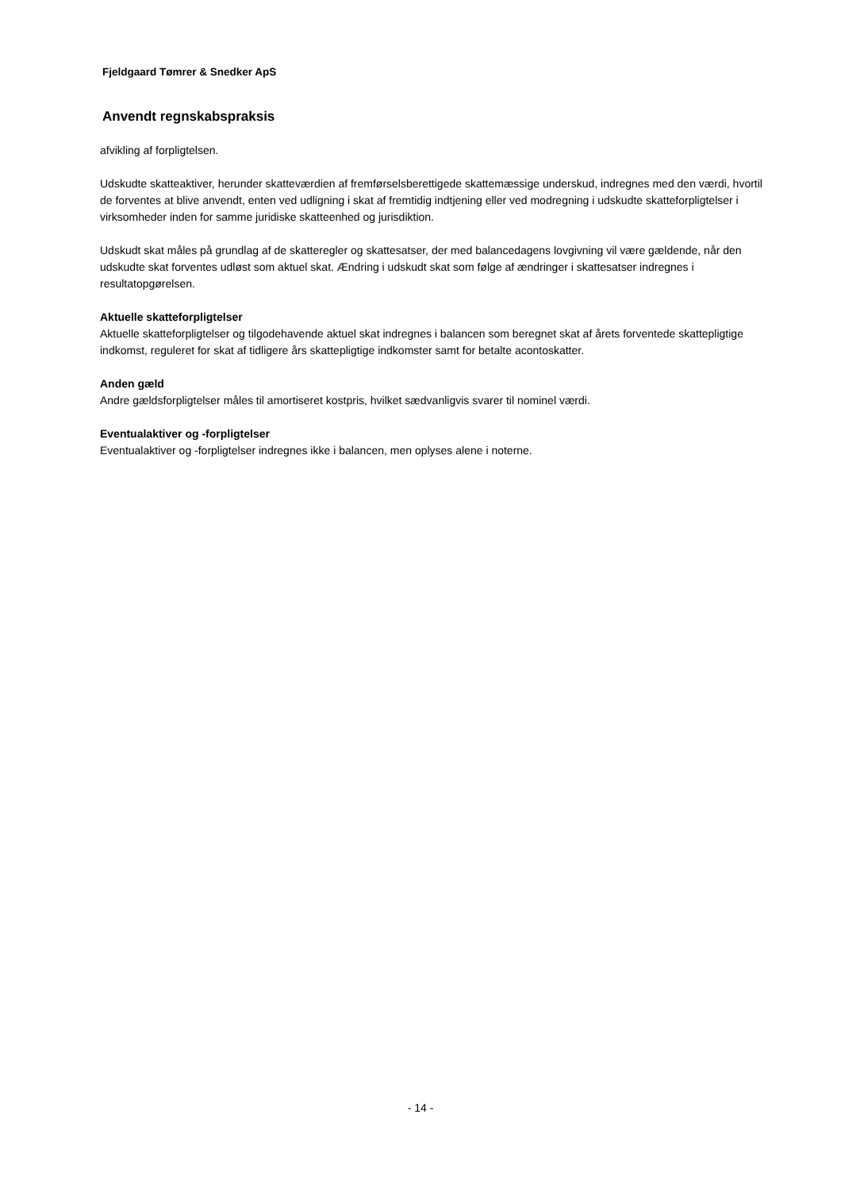Fjeldgaard Tømrer & Snedker ApS
Anvendt regnskabspraksis
afvikling af forpligtelsen.
Udskudte skatteaktiver, herunder skatteværdien af fremførselsberettigede skattemæssige underskud, indregnes med den værdi, hvortil de forventes at blive anvendt, enten ved udligning i skat af fremtidig indtjening eller ved modregning i udskudte skatteforpligtelser i virksomheder inden for samme juridiske skatteenhed og jurisdiktion.
Udskudt skat måles på grundlag af de skatteregler og skattesatser, der med balancedagens lovgivning vil være gældende, når den udskudte skat forventes udløst som aktuel skat. Ændring i udskudt skat som følge af ændringer i skattesatser indregnes i resultatopgørelsen.
Aktuelle skatteforpligtelser
Aktuelle skatteforpligtelser og tilgodehavende aktuel skat indregnes i balancen som beregnet skat af årets forventede skattepligtige indkomst, reguleret for skat af tidligere års skattepligtige indkomster samt for betalte acontoskatter.
Anden gæld
Andre gældsforpligtelser måles til amortiseret kostpris, hvilket sædvanligvis svarer til nominel værdi.
Eventualaktiver og -forpligtelser
Eventualaktiver og -forpligtelser indregnes ikke i balancen, men oplyses alene i noterne.
- 14 -